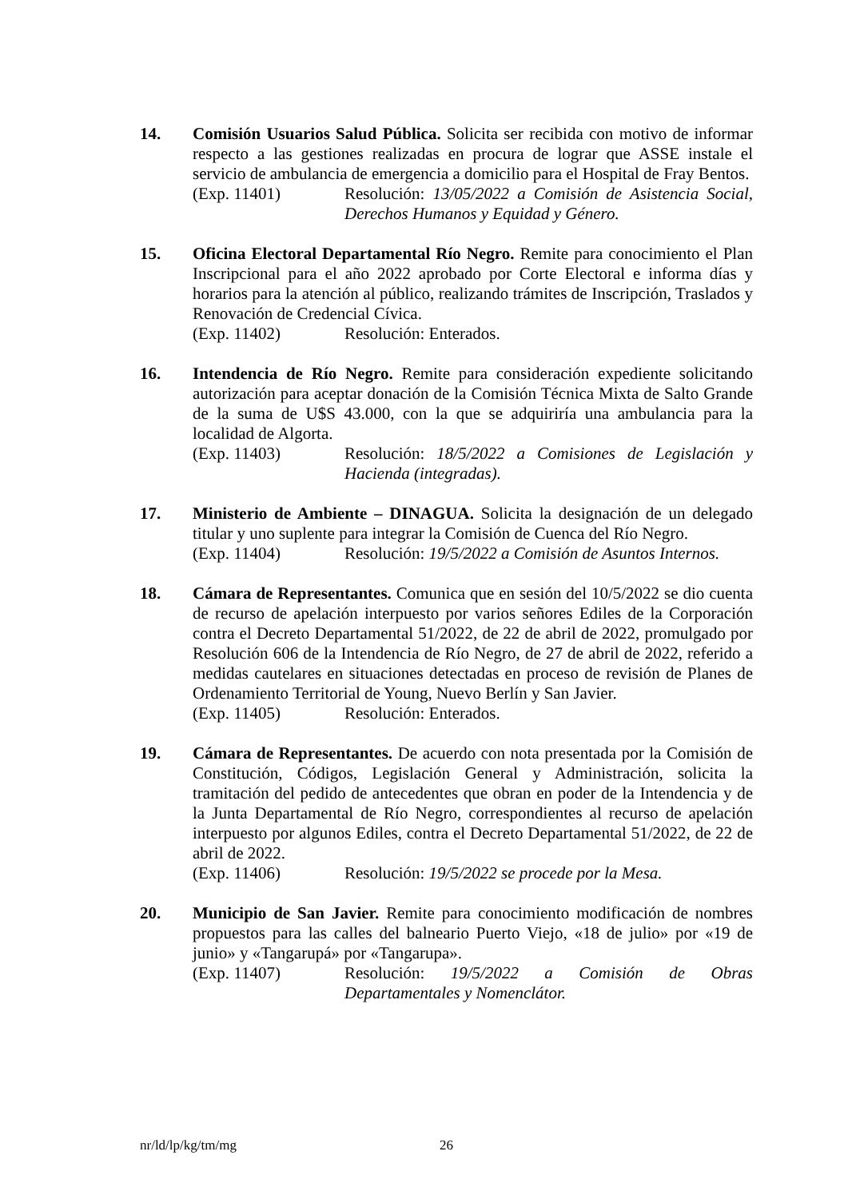14. Comisión Usuarios Salud Pública. Solicita ser recibida con motivo de informar respecto a las gestiones realizadas en procura de lograr que ASSE instale el servicio de ambulancia de emergencia a domicilio para el Hospital de Fray Bentos.
(Exp. 11401) Resolución: 13/05/2022 a Comisión de Asistencia Social, Derechos Humanos y Equidad y Género.
15. Oficina Electoral Departamental Río Negro. Remite para conocimiento el Plan Inscripcional para el año 2022 aprobado por Corte Electoral e informa días y horarios para la atención al público, realizando trámites de Inscripción, Traslados y Renovación de Credencial Cívica.
(Exp. 11402) Resolución: Enterados.
16. Intendencia de Río Negro. Remite para consideración expediente solicitando autorización para aceptar donación de la Comisión Técnica Mixta de Salto Grande de la suma de U$S 43.000, con la que se adquiriría una ambulancia para la localidad de Algorta.
(Exp. 11403) Resolución: 18/5/2022 a Comisiones de Legislación y Hacienda (integradas).
17. Ministerio de Ambiente – DINAGUA. Solicita la designación de un delegado titular y uno suplente para integrar la Comisión de Cuenca del Río Negro.
(Exp. 11404) Resolución: 19/5/2022 a Comisión de Asuntos Internos.
18. Cámara de Representantes. Comunica que en sesión del 10/5/2022 se dio cuenta de recurso de apelación interpuesto por varios señores Ediles de la Corporación contra el Decreto Departamental 51/2022, de 22 de abril de 2022, promulgado por Resolución 606 de la Intendencia de Río Negro, de 27 de abril de 2022, referido a medidas cautelares en situaciones detectadas en proceso de revisión de Planes de Ordenamiento Territorial de Young, Nuevo Berlín y San Javier.
(Exp. 11405) Resolución: Enterados.
19. Cámara de Representantes. De acuerdo con nota presentada por la Comisión de Constitución, Códigos, Legislación General y Administración, solicita la tramitación del pedido de antecedentes que obran en poder de la Intendencia y de la Junta Departamental de Río Negro, correspondientes al recurso de apelación interpuesto por algunos Ediles, contra el Decreto Departamental 51/2022, de 22 de abril de 2022.
(Exp. 11406) Resolución: 19/5/2022 se procede por la Mesa.
20. Municipio de San Javier. Remite para conocimiento modificación de nombres propuestos para las calles del balneario Puerto Viejo, «18 de julio» por «19 de junio» y «Tangarupá» por «Tangarupa».
(Exp. 11407) Resolución: 19/5/2022 a Comisión de Obras Departamentales y Nomenclátor.
nr/ld/lp/kg/tm/mg 26